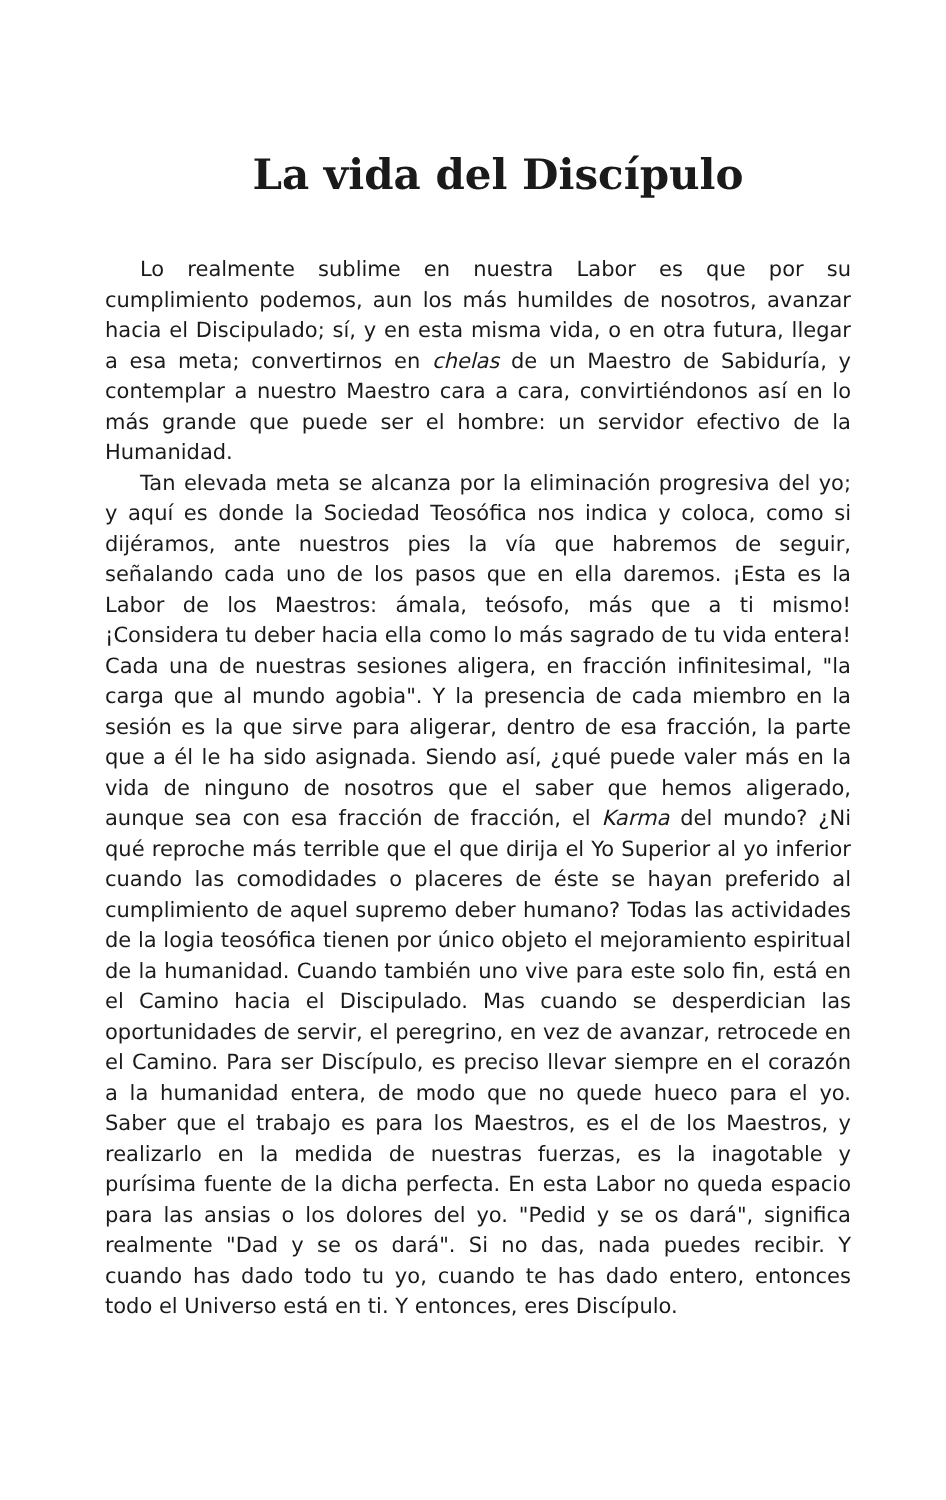La vida del Discípulo
Lo realmente sublime en nuestra Labor es que por su cumplimiento podemos, aun los más humildes de nosotros, avanzar hacia el Discipulado; sí, y en esta misma vida, o en otra futura, llegar a esa meta; convertirnos en chelas de un Maestro de Sabiduría, y contemplar a nuestro Maestro cara a cara, convirtiéndonos así en lo más grande que puede ser el hombre: un servidor efectivo de la Humanidad.
Tan elevada meta se alcanza por la eliminación progresiva del yo; y aquí es donde la Sociedad Teosófica nos indica y coloca, como si dijéramos, ante nuestros pies la vía que habremos de seguir, señalando cada uno de los pasos que en ella daremos. ¡Esta es la Labor de los Maestros: ámala, teósofo, más que a ti mismo! ¡Considera tu deber hacia ella como lo más sagrado de tu vida entera! Cada una de nuestras sesiones aligera, en fracción infinitesimal, "la carga que al mundo agobia". Y la presencia de cada miembro en la sesión es la que sirve para aligerar, dentro de esa fracción, la parte que a él le ha sido asignada. Siendo así, ¿qué puede valer más en la vida de ninguno de nosotros que el saber que hemos aligerado, aunque sea con esa fracción de fracción, el Karma del mundo? ¿Ni qué reproche más terrible que el que dirija el Yo Superior al yo inferior cuando las comodidades o placeres de éste se hayan preferido al cumplimiento de aquel supremo deber humano? Todas las actividades de la logia teosófica tienen por único objeto el mejoramiento espiritual de la humanidad. Cuando también uno vive para este solo fin, está en el Camino hacia el Discipulado. Mas cuando se desperdician las oportunidades de servir, el peregrino, en vez de avanzar, retrocede en el Camino. Para ser Discípulo, es preciso llevar siempre en el corazón a la humanidad entera, de modo que no quede hueco para el yo. Saber que el trabajo es para los Maestros, es el de los Maestros, y realizarlo en la medida de nuestras fuerzas, es la inagotable y purísima fuente de la dicha perfecta. En esta Labor no queda espacio para las ansias o los dolores del yo. "Pedid y se os dará", significa realmente "Dad y se os dará". Si no das, nada puedes recibir. Y cuando has dado todo tu yo, cuando te has dado entero, entonces todo el Universo está en ti. Y entonces, eres Discípulo.